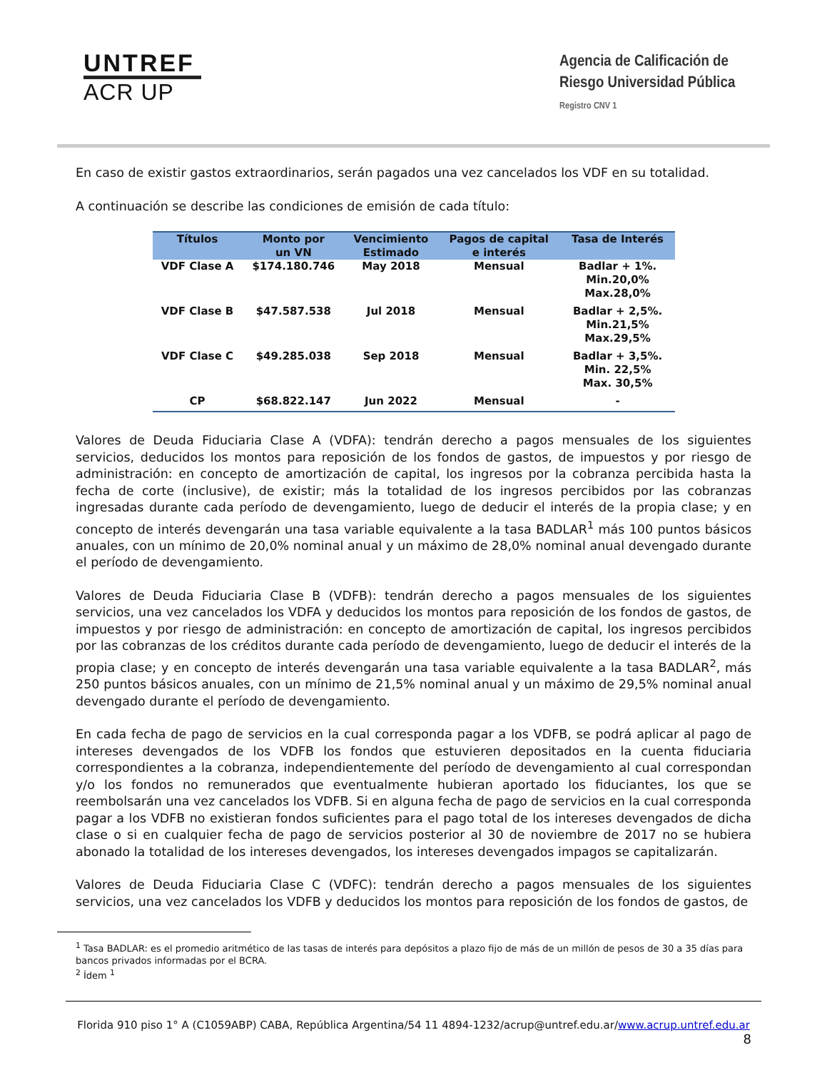UNTREF
ACR UP
Agencia de Calificación de
Riesgo Universidad Pública
Registro CNV 1
En caso de existir gastos extraordinarios, serán pagados una vez cancelados los VDF en su totalidad.
A continuación se describe las condiciones de emisión de cada título:
| Títulos | Monto por un VN | Vencimiento Estimado | Pagos de capital e interés | Tasa de Interés |
| --- | --- | --- | --- | --- |
| VDF Clase A | $174.180.746 | May 2018 | Mensual | Badlar + 1%. Min.20,0% Max.28,0% |
| VDF Clase B | $47.587.538 | Jul 2018 | Mensual | Badlar + 2,5%. Min.21,5% Max.29,5% |
| VDF Clase C | $49.285.038 | Sep 2018 | Mensual | Badlar + 3,5%. Min. 22,5% Max. 30,5% |
| CP | $68.822.147 | Jun 2022 | Mensual | - |
Valores de Deuda Fiduciaria Clase A (VDFA): tendrán derecho a pagos mensuales de los siguientes servicios, deducidos los montos para reposición de los fondos de gastos, de impuestos y por riesgo de administración: en concepto de amortización de capital, los ingresos por la cobranza percibida hasta la fecha de corte (inclusive), de existir; más la totalidad de los ingresos percibidos por las cobranzas ingresadas durante cada período de devengamiento, luego de deducir el interés de la propia clase; y en concepto de interés devengarán una tasa variable equivalente a la tasa BADLAR<sup>1</sup> más 100 puntos básicos anuales, con un mínimo de 20,0% nominal anual y un máximo de 28,0% nominal anual devengado durante el período de devengamiento.
Valores de Deuda Fiduciaria Clase B (VDFB): tendrán derecho a pagos mensuales de los siguientes servicios, una vez cancelados los VDFA y deducidos los montos para reposición de los fondos de gastos, de impuestos y por riesgo de administración: en concepto de amortización de capital, los ingresos percibidos por las cobranzas de los créditos durante cada período de devengamiento, luego de deducir el interés de la propia clase; y en concepto de interés devengarán una tasa variable equivalente a la tasa BADLAR<sup>2</sup>, más 250 puntos básicos anuales, con un mínimo de 21,5% nominal anual y un máximo de 29,5% nominal anual devengado durante el período de devengamiento.
En cada fecha de pago de servicios en la cual corresponda pagar a los VDFB, se podrá aplicar al pago de intereses devengados de los VDFB los fondos que estuvieren depositados en la cuenta fiduciaria correspondientes a la cobranza, independientemente del período de devengamiento al cual correspondan y/o los fondos no remunerados que eventualmente hubieran aportado los fiduciantes, los que se reembolsarán una vez cancelados los VDFB. Si en alguna fecha de pago de servicios en la cual corresponda pagar a los VDFB no existieran fondos suficientes para el pago total de los intereses devengados de dicha clase o si en cualquier fecha de pago de servicios posterior al 30 de noviembre de 2017 no se hubiera abonado la totalidad de los intereses devengados, los intereses devengados impagos se capitalizarán.
Valores de Deuda Fiduciaria Clase C (VDFC): tendrán derecho a pagos mensuales de los siguientes servicios, una vez cancelados los VDFB y deducidos los montos para reposición de los fondos de gastos, de
<sup>1</sup> Tasa BADLAR: es el promedio aritmético de las tasas de interés para depósitos a plazo fijo de más de un millón de pesos de 30 a 35 días para bancos privados informadas por el BCRA.
<sup>2</sup> Ídem <sup>1</sup>
Florida 910 piso 1° A (C1059ABP) CABA, República Argentina/54 11 4894-1232/acrup@untref.edu.ar/www.acrup.untref.edu.ar
8